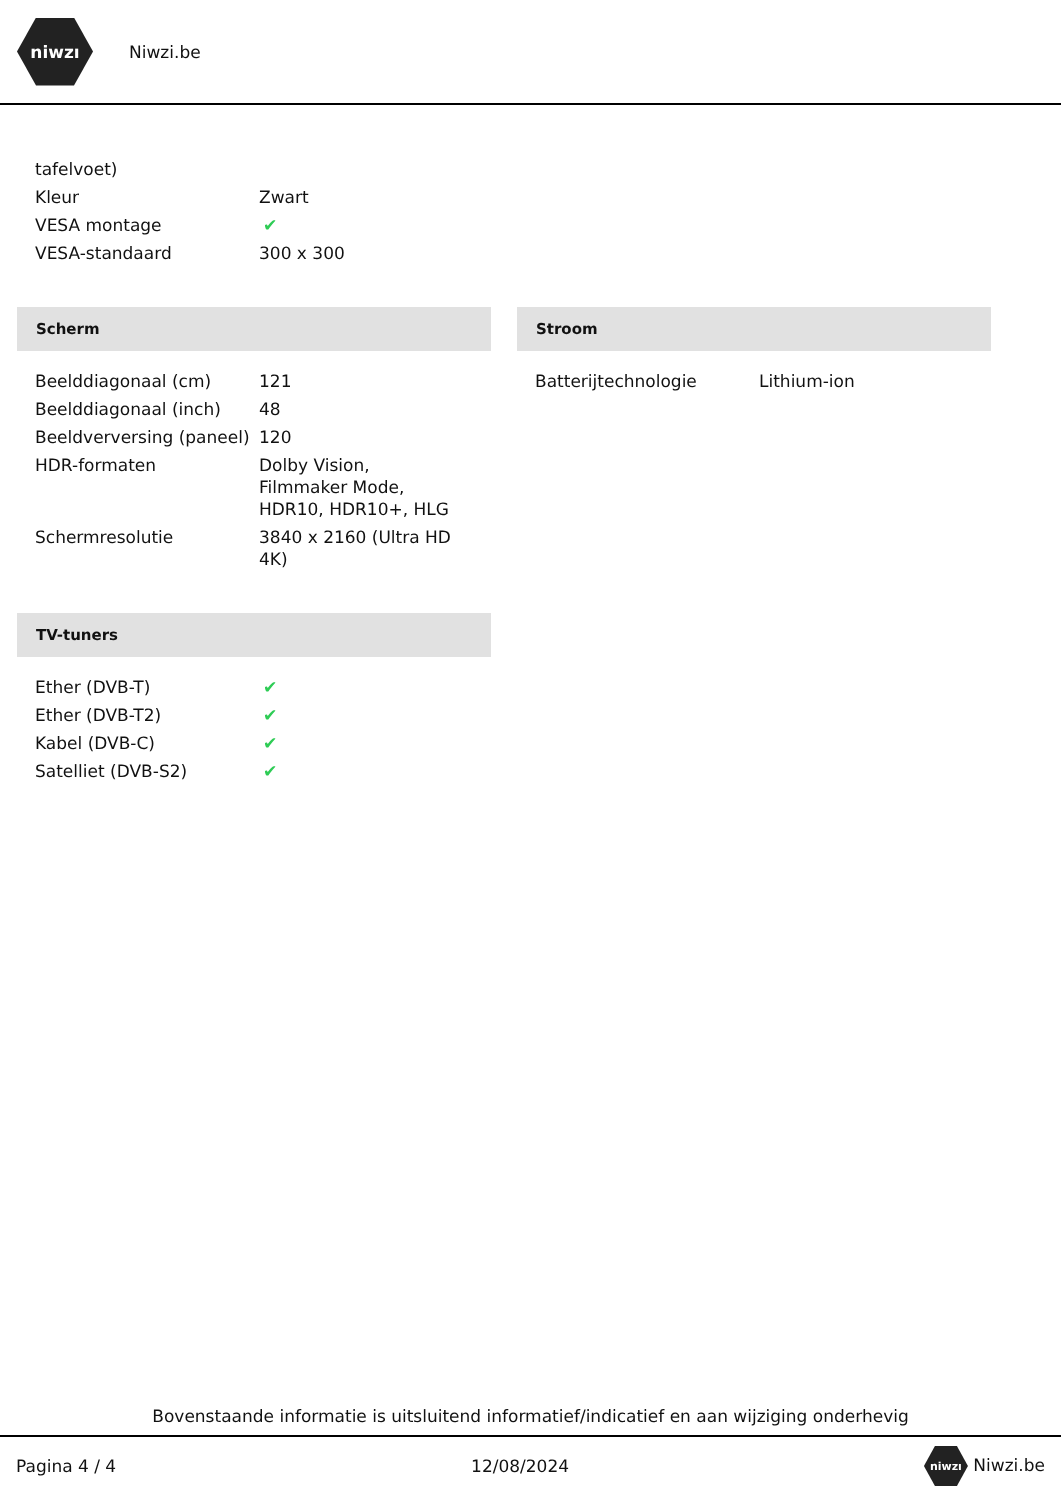niwzı
Niwzi.be
| tafelvoet) | |
| Kleur | Zwart |
| VESA montage | ✔ |
| VESA-standaard | 300 x 300 |
Scherm
| Beelddiagonaal (cm) | 121 |
| Beelddiagonaal (inch) | 48 |
| Beeldverversing (paneel) | 120 |
| HDR-formaten | Dolby Vision, Filmmaker Mode, HDR10, HDR10+, HLG |
| Schermresolutie | 3840 x 2160 (Ultra HD 4K) |
TV-tuners
| Ether (DVB-T) | ✔ |
| Ether (DVB-T2) | ✔ |
| Kabel (DVB-C) | ✔ |
| Satelliet (DVB-S2) | ✔ |
Stroom
| Batterijtechnologie | Lithium-ion |
Bovenstaande informatie is uitsluitend informatief/indicatief en aan wijziging onderhevig
Pagina 4 / 4 12/08/2024 niwzı Niwzi.be